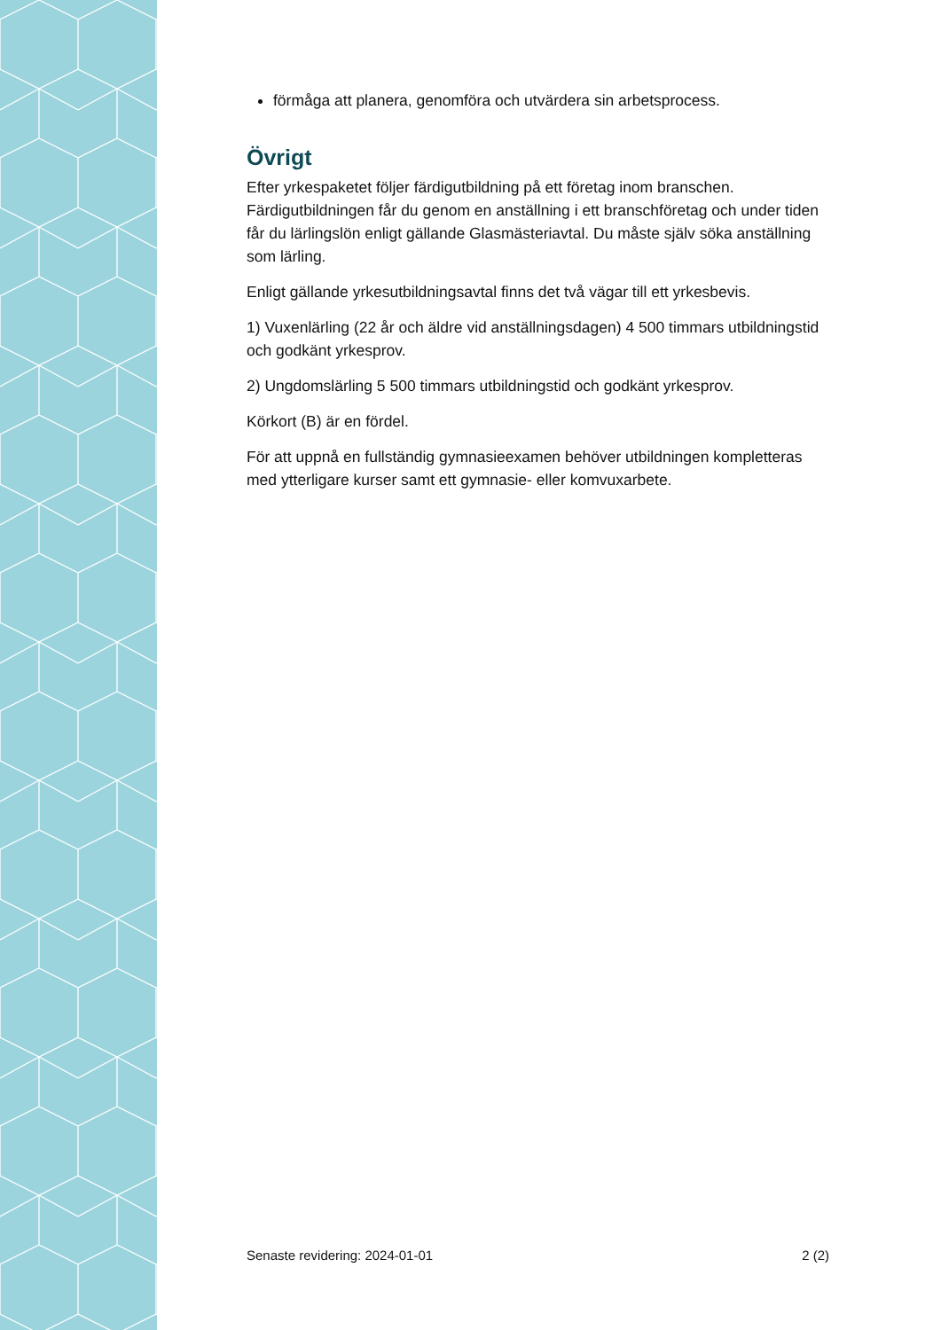förmåga att planera, genomföra och utvärdera sin arbetsprocess.
Övrigt
Efter yrkespaketet följer färdigutbildning på ett företag inom branschen. Färdigutbildningen får du genom en anställning i ett branschföretag och under tiden får du lärlingslön enligt gällande Glasmästeriavtal. Du måste själv söka anställning som lärling.
Enligt gällande yrkesutbildningsavtal finns det två vägar till ett yrkesbevis.
1) Vuxenlärling (22 år och äldre vid anställningsdagen) 4 500 timmars utbildningstid och godkänt yrkesprov.
2) Ungdomslärling 5 500 timmars utbildningstid och godkänt yrkesprov.
Körkort (B) är en fördel.
För att uppnå en fullständig gymnasieexamen behöver utbildningen kompletteras med ytterligare kurser samt ett gymnasie- eller komvuxarbete.
Senaste revidering: 2024-01-01 2 (2)